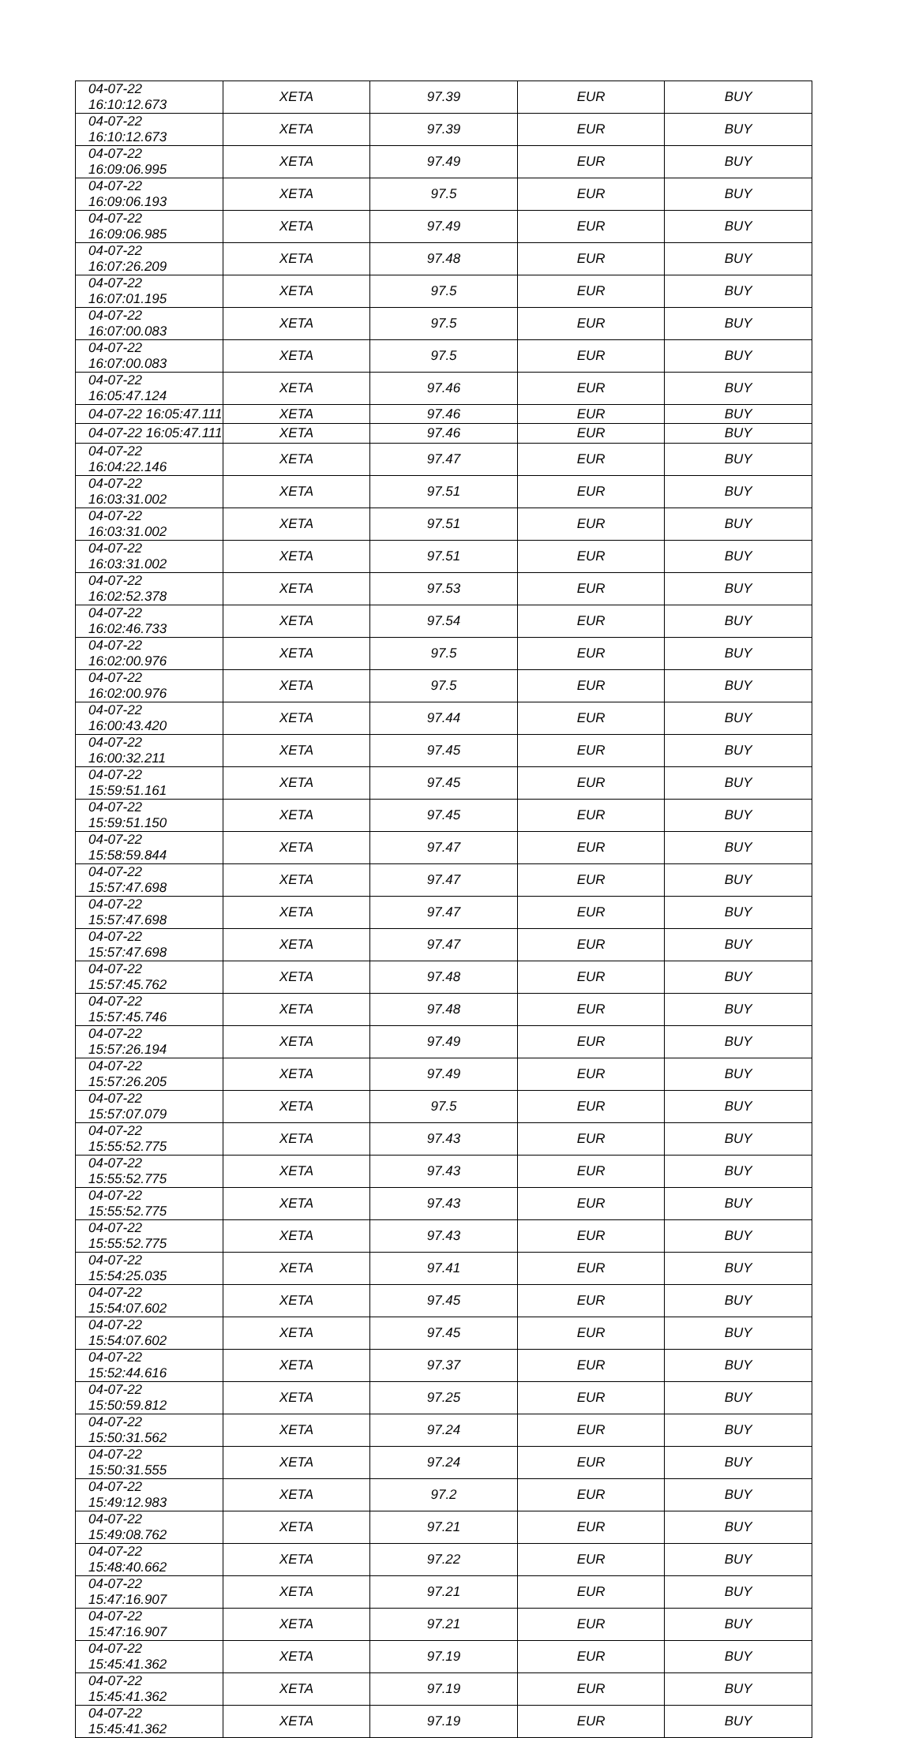| 04-07-22 16:10:12.673 | XETA | 97.39 | EUR | BUY |
| 04-07-22 16:10:12.673 | XETA | 97.39 | EUR | BUY |
| 04-07-22 16:09:06.995 | XETA | 97.49 | EUR | BUY |
| 04-07-22 16:09:06.193 | XETA | 97.5 | EUR | BUY |
| 04-07-22 16:09:06.985 | XETA | 97.49 | EUR | BUY |
| 04-07-22 16:07:26.209 | XETA | 97.48 | EUR | BUY |
| 04-07-22 16:07:01.195 | XETA | 97.5 | EUR | BUY |
| 04-07-22 16:07:00.083 | XETA | 97.5 | EUR | BUY |
| 04-07-22 16:07:00.083 | XETA | 97.5 | EUR | BUY |
| 04-07-22 16:05:47.124 | XETA | 97.46 | EUR | BUY |
| 04-07-22 16:05:47.111 | XETA | 97.46 | EUR | BUY |
| 04-07-22 16:05:47.111 | XETA | 97.46 | EUR | BUY |
| 04-07-22 16:04:22.146 | XETA | 97.47 | EUR | BUY |
| 04-07-22 16:03:31.002 | XETA | 97.51 | EUR | BUY |
| 04-07-22 16:03:31.002 | XETA | 97.51 | EUR | BUY |
| 04-07-22 16:03:31.002 | XETA | 97.51 | EUR | BUY |
| 04-07-22 16:02:52.378 | XETA | 97.53 | EUR | BUY |
| 04-07-22 16:02:46.733 | XETA | 97.54 | EUR | BUY |
| 04-07-22 16:02:00.976 | XETA | 97.5 | EUR | BUY |
| 04-07-22 16:02:00.976 | XETA | 97.5 | EUR | BUY |
| 04-07-22 16:00:43.420 | XETA | 97.44 | EUR | BUY |
| 04-07-22 16:00:32.211 | XETA | 97.45 | EUR | BUY |
| 04-07-22 15:59:51.161 | XETA | 97.45 | EUR | BUY |
| 04-07-22 15:59:51.150 | XETA | 97.45 | EUR | BUY |
| 04-07-22 15:58:59.844 | XETA | 97.47 | EUR | BUY |
| 04-07-22 15:57:47.698 | XETA | 97.47 | EUR | BUY |
| 04-07-22 15:57:47.698 | XETA | 97.47 | EUR | BUY |
| 04-07-22 15:57:47.698 | XETA | 97.47 | EUR | BUY |
| 04-07-22 15:57:45.762 | XETA | 97.48 | EUR | BUY |
| 04-07-22 15:57:45.746 | XETA | 97.48 | EUR | BUY |
| 04-07-22 15:57:26.194 | XETA | 97.49 | EUR | BUY |
| 04-07-22 15:57:26.205 | XETA | 97.49 | EUR | BUY |
| 04-07-22 15:57:07.079 | XETA | 97.5 | EUR | BUY |
| 04-07-22 15:55:52.775 | XETA | 97.43 | EUR | BUY |
| 04-07-22 15:55:52.775 | XETA | 97.43 | EUR | BUY |
| 04-07-22 15:55:52.775 | XETA | 97.43 | EUR | BUY |
| 04-07-22 15:55:52.775 | XETA | 97.43 | EUR | BUY |
| 04-07-22 15:54:25.035 | XETA | 97.41 | EUR | BUY |
| 04-07-22 15:54:07.602 | XETA | 97.45 | EUR | BUY |
| 04-07-22 15:54:07.602 | XETA | 97.45 | EUR | BUY |
| 04-07-22 15:52:44.616 | XETA | 97.37 | EUR | BUY |
| 04-07-22 15:50:59.812 | XETA | 97.25 | EUR | BUY |
| 04-07-22 15:50:31.562 | XETA | 97.24 | EUR | BUY |
| 04-07-22 15:50:31.555 | XETA | 97.24 | EUR | BUY |
| 04-07-22 15:49:12.983 | XETA | 97.2 | EUR | BUY |
| 04-07-22 15:49:08.762 | XETA | 97.21 | EUR | BUY |
| 04-07-22 15:48:40.662 | XETA | 97.22 | EUR | BUY |
| 04-07-22 15:47:16.907 | XETA | 97.21 | EUR | BUY |
| 04-07-22 15:47:16.907 | XETA | 97.21 | EUR | BUY |
| 04-07-22 15:45:41.362 | XETA | 97.19 | EUR | BUY |
| 04-07-22 15:45:41.362 | XETA | 97.19 | EUR | BUY |
| 04-07-22 15:45:41.362 | XETA | 97.19 | EUR | BUY |